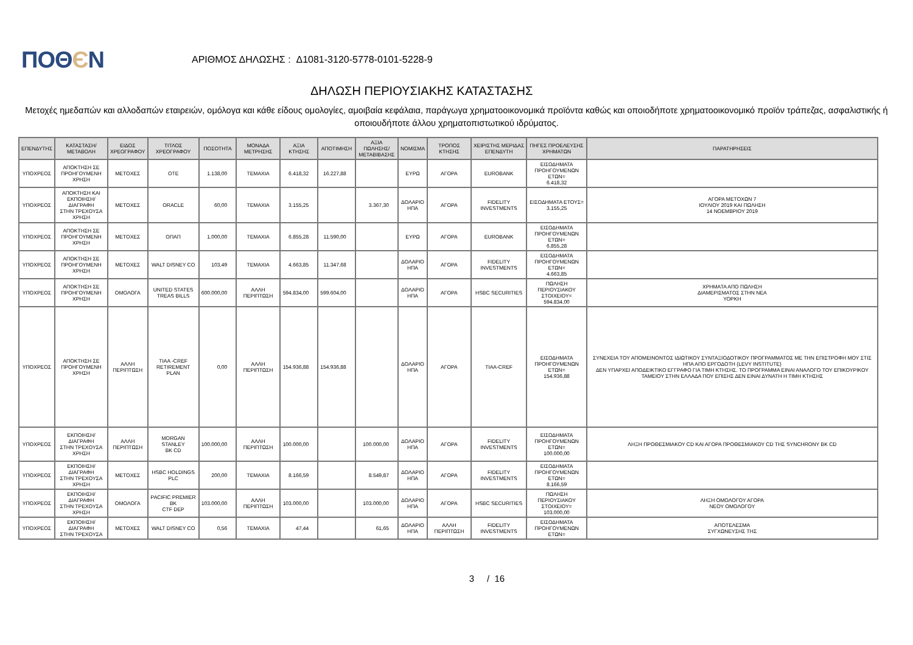ΠΟΘЄΝ
ΑΡΙΘΜΟΣ ΔΗΛΩΣΗΣ : Δ1081-3120-5778-0101-5228-9
ΔΗΛΩΣΗ ΠΕΡΙΟΥΣΙΑΚΗΣ ΚΑΤΑΣΤΑΣΗΣ
Μετοχές ημεδαπών και αλλοδαπών εταιρειών, ομόλογα και κάθε είδους ομολογίες, αμοιβαία κεφάλαια, παράγωγα χρηματοοικονομικά προϊόντα καθώς και οποιοδήποτε χρηματοοικονομικό προϊόν τράπεζας, ασφαλιστικής ή οποιουδήποτε άλλου χρηματοπιστωτικού ιδρύματος.
| ΕΠΕΝΔΥΤΗΣ | ΚΑΤΑΣΤΑΣΗ/ ΜΕΤΑΒΟΛΗ | ΕΙΔΟΣ ΧΡΕΟΓΡΑΦΟΥ | ΤΙΤΛΟΣ ΧΡΕΟΓΡΑΦΟΥ | ΠΟΣΟΤΗΤΑ | ΜΟΝΑΔΑ ΜΕΤΡΗΣΗΣ | ΑΞΙΑ ΚΤΗΣΗΣ | ΑΠΟΤΙΜΗΣΗ | ΑΞΙΑ ΠΩΛΗΣΗΣ/ ΜΕΤΑΒΙΒΑΣΗΣ | ΝΟΜΙΣΜΑ | ΤΡΟΠΟΣ ΚΤΗΣΗΣ | ΧΕΙΡΙΣΤΗΣ ΜΕΡΙΔΑΣ ΕΠΕΝΔΥΤΗ | ΠΗΓΕΣ ΠΡΟΕΛΕΥΣΗΣ ΧΡΗΜΑΤΩΝ | ΠΑΡΑΤΗΡΗΣΕΙΣ |
| --- | --- | --- | --- | --- | --- | --- | --- | --- | --- | --- | --- | --- | --- |
| ΥΠΟΧΡΕΟΣ | ΑΠΟΚΤΗΣΗ ΣΕ ΠΡΟΗΓΟΥΜΕΝΗ ΧΡΗΣΗ | ΜΕΤΟΧΕΣ | ΟΤΕ | 1.138,00 | ΤΕΜΑΧΙΑ | 6.418,32 | 16.227,88 | | ΕΥΡΩ | ΑΓΟΡΑ | EUROBANK | ΕΙΣΟΔΗΜΑΤΑ ΠΡΟΗΓΟΥΜΕΝΩΝ ΕΤΩΝ= 6.418,32 | |
| ΥΠΟΧΡΕΟΣ | ΑΠΟΚΤΗΣΗ ΚΑΙ ΕΚΠΟΙΗΣΗ/ΔΙΑΓΡΑΦΗ ΣΤΗΝ ΤΡΕΧΟΥΣΑ ΧΡΗΣΗ | ΜΕΤΟΧΕΣ | ORACLE | 60,00 | ΤΕΜΑΧΙΑ | 3.155,25 | | 3.367,30 | ΔΟΛΑΡΙΟ ΗΠΑ | ΑΓΟΡΑ | FIDELITY INVESTMENTS | ΕΙΣΟΔΗΜΑΤΑ ΕΤΟΥΣ= 3.155,25 | ΑΓΟΡΑ ΜΕΤΟΧΩΝ 7 ΙΟΥΛΙΟΥ 2019 ΚΑΙ ΠΩΛΗΣΗ 14 ΝΟΕΜΒΡΙΟΥ 2019 |
| ΥΠΟΧΡΕΟΣ | ΑΠΟΚΤΗΣΗ ΣΕ ΠΡΟΗΓΟΥΜΕΝΗ ΧΡΗΣΗ | ΜΕΤΟΧΕΣ | ΟΠΑΠ | 1.000,00 | ΤΕΜΑΧΙΑ | 6.855,28 | 11.590,00 | | ΕΥΡΩ | ΑΓΟΡΑ | EUROBANK | ΕΙΣΟΔΗΜΑΤΑ ΠΡΟΗΓΟΥΜΕΝΩΝ ΕΤΩΝ= 6.855,28 | |
| ΥΠΟΧΡΕΟΣ | ΑΠΟΚΤΗΣΗ ΣΕ ΠΡΟΗΓΟΥΜΕΝΗ ΧΡΗΣΗ | ΜΕΤΟΧΕΣ | WALT DISNEY CO | 103,49 | ΤΕΜΑΧΙΑ | 4.663,85 | 11.347,68 | | ΔΟΛΑΡΙΟ ΗΠΑ | ΑΓΟΡΑ | FIDELITY INVESTMENTS | ΕΙΣΟΔΗΜΑΤΑ ΠΡΟΗΓΟΥΜΕΝΩΝ ΕΤΩΝ= 4.663,85 | |
| ΥΠΟΧΡΕΟΣ | ΑΠΟΚΤΗΣΗ ΣΕ ΠΡΟΗΓΟΥΜΕΝΗ ΧΡΗΣΗ | ΟΜΟΛΟΓΑ | UNITED STATES TREAS BILLS | 600.000,00 | ΑΛΛΗ ΠΕΡΙΠΤΩΣΗ | 594.834,00 | 599.604,00 | | ΔΟΛΑΡΙΟ ΗΠΑ | ΑΓΟΡΑ | HSBC SECURITIES | ΠΩΛΗΣΗ ΠΕΡΙΟΥΣΙΑΚΟΥ ΣΤΟΙΧΕΙΟΥ= 594.834,00 | ΧΡΗΜΑΤΑ ΑΠΟ ΠΩΛΗΣΗ ΔΙΑΜΕΡΙΣΜΑΤΟΣ ΣΤΗΝ ΝΕΑ ΥΟΡΚΗ |
| ΥΠΟΧΡΕΟΣ | ΑΠΟΚΤΗΣΗ ΣΕ ΠΡΟΗΓΟΥΜΕΝΗ ΧΡΗΣΗ | ΑΛΛΗ ΠΕΡΙΠΤΩΣΗ | TIAA -CREF RETIREMENT PLAN | 0,00 | ΑΛΛΗ ΠΕΡΙΠΤΩΣΗ | 154.936,88 | 154.936,88 | | ΔΟΛΑΡΙΟ ΗΠΑ | ΑΓΟΡΑ | TIAA-CREF | ΕΙΣΟΔΗΜΑΤΑ ΠΡΟΗΓΟΥΜΕΝΩΝ ΕΤΩΝ= 154.936,88 | ΣΥΝΕΧΕΙΑ ΤΟΥ ΑΠΟΜΕΙΝΟΝΤΟΣ ΙΔΙΩΤΙΚΟΥ ΣΥΝΤΑΞΙΟΔΟΤΙΚΟΥ ΠΡΟΓΡΑΜΜΑΤΟΣ ΜΕ ΤΗΝ ΕΠΙΣΤΡΟΦΗ ΜΟΥ ΣΤΙΣ ΗΠΑ ΑΠΟ ΕΡΓΟΔΟΤΗ (LEVY INSTITUTE) ΔΕΝ ΥΠΑΡΧΕΙ ΑΠΟΔΕΙΚΤΙΚΟ ΕΓΓΡΑΦΟ ΓΙΑ ΤΙΜΗ ΚΤΗΣΗΣ. ΤΟ ΠΡΟΓΡΑΜΜΑ ΕΙΝΑΙ ΑΝΑΛΟΓΟ ΤΟΥ ΕΠΙΚΟΥΡΙΚΟΥ ΤΑΜΕΙΟΥ ΣΤΗΝ ΕΛΛΑΔΑ ΠΟΥ ΕΠΙΣΗΣ ΔΕΝ ΕΙΝΑΙ ΔΥΝΑΤΗ Η ΤΙΜΗ ΚΤΗΣΗΣ |
| ΥΠΟΧΡΕΟΣ | ΕΚΠΟΙΗΣΗ/ΔΙΑΓΡΑΦΗ ΣΤΗΝ ΤΡΕΧΟΥΣΑ ΧΡΗΣΗ | ΑΛΛΗ ΠΕΡΙΠΤΩΣΗ | MORGAN STANLEY BK CD | 100.000,00 | ΑΛΛΗ ΠΕΡΙΠΤΩΣΗ | 100.000,00 | | 100.000,00 | ΔΟΛΑΡΙΟ ΗΠΑ | ΑΓΟΡΑ | FIDELITY INVESTMENTS | ΕΙΣΟΔΗΜΑΤΑ ΠΡΟΗΓΟΥΜΕΝΩΝ ΕΤΩΝ= 100.000,00 | ΛΗΞΗ ΠΡΟΘΕΣΜΙΑΚΟΥ CD ΚΑΙ ΑΓΟΡΑ ΠΡΟΘΕΣΜΙΑΚΟΥ CD ΤΗΣ SYNCHRONY BK CD |
| ΥΠΟΧΡΕΟΣ | ΕΚΠΟΙΗΣΗ/ΔΙΑΓΡΑΦΗ ΣΤΗΝ ΤΡΕΧΟΥΣΑ ΧΡΗΣΗ | ΜΕΤΟΧΕΣ | HSBC HOLDINGS PLC | 200,00 | ΤΕΜΑΧΙΑ | 8.166,59 | | 8.549,87 | ΔΟΛΑΡΙΟ ΗΠΑ | ΑΓΟΡΑ | FIDELITY INVESTMENTS | ΕΙΣΟΔΗΜΑΤΑ ΠΡΟΗΓΟΥΜΕΝΩΝ ΕΤΩΝ= 8.166,59 | |
| ΥΠΟΧΡΕΟΣ | ΕΚΠΟΙΗΣΗ/ΔΙΑΓΡΑΦΗ ΣΤΗΝ ΤΡΕΧΟΥΣΑ ΧΡΗΣΗ | ΟΜΟΛΟΓΑ | PACIFIC PREMIER BK CTF DEP | 103.000,00 | ΑΛΛΗ ΠΕΡΙΠΤΩΣΗ | 103.000,00 | | 103.000,00 | ΔΟΛΑΡΙΟ ΗΠΑ | ΑΓΟΡΑ | HSBC SECURITIES | ΠΩΛΗΣΗ ΠΕΡΙΟΥΣΙΑΚΟΥ ΣΤΟΙΧΕΙΟΥ= 103.000,00 | ΛΗΞΗ ΟΜΟΛΟΓΟΥ ΑΓΟΡΑ ΝΕΟΥ ΟΜΟΛΟΓΟΥ |
| ΥΠΟΧΡΕΟΣ | ΕΚΠΟΙΗΣΗ/ΔΙΑΓΡΑΦΗ ΣΤΗΝ ΤΡΕΧΟΥΣΑ | ΜΕΤΟΧΕΣ | WALT DISNEY CO | 0,56 | ΤΕΜΑΧΙΑ | 47,44 | | 61,65 | ΔΟΛΑΡΙΟ ΗΠΑ | ΑΛΛΗ ΠΕΡΙΠΤΩΣΗ | FIDELITY INVESTMENTS | ΕΙΣΟΔΗΜΑΤΑ ΠΡΟΗΓΟΥΜΕΝΩΝ ΕΤΩΝ= | ΑΠΟΤΕΛΕΣΜΑ ΣΥΓΧΩΝΕΥΣΗΣ ΤΗΣ |
3 / 16